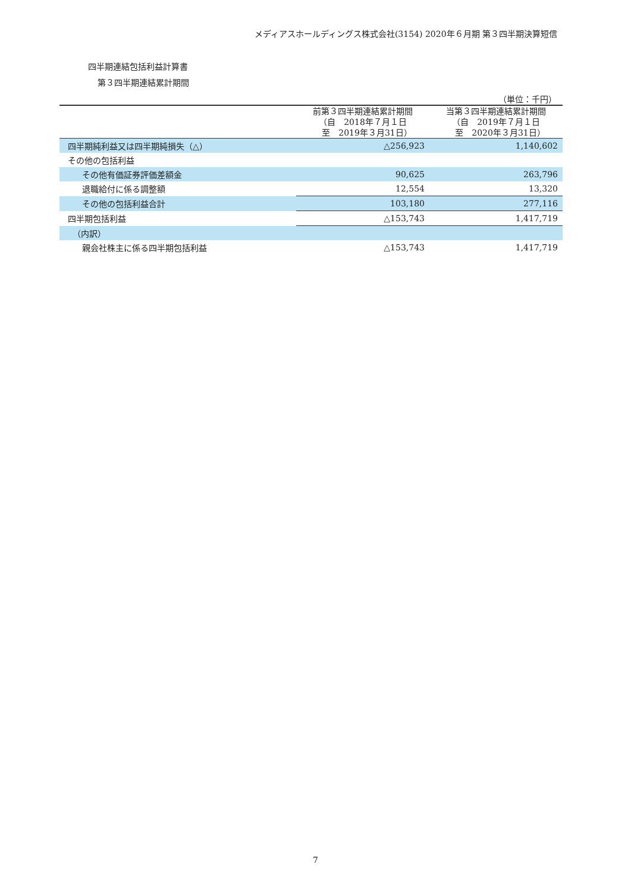メディアスホールディングス株式会社(3154) 2020年６月期 第３四半期決算短信
四半期連結包括利益計算書
第３四半期連結累計期間
（単位：千円）
| | 前第３四半期連結累計期間 （自 2018年７月１日 至 2019年３月31日） | 当第３四半期連結累計期間 （自 2019年７月１日 至 2020年３月31日） |
| --- | --- | --- |
| 四半期純利益又は四半期純損失（△） | △256,923 | 1,140,602 |
| その他の包括利益 | | |
| その他有価証券評価差額金 | 90,625 | 263,796 |
| 退職給付に係る調整額 | 12,554 | 13,320 |
| その他の包括利益合計 | 103,180 | 277,116 |
| 四半期包括利益 | △153,743 | 1,417,719 |
| （内訳） | | |
| 親会社株主に係る四半期包括利益 | △153,743 | 1,417,719 |
7